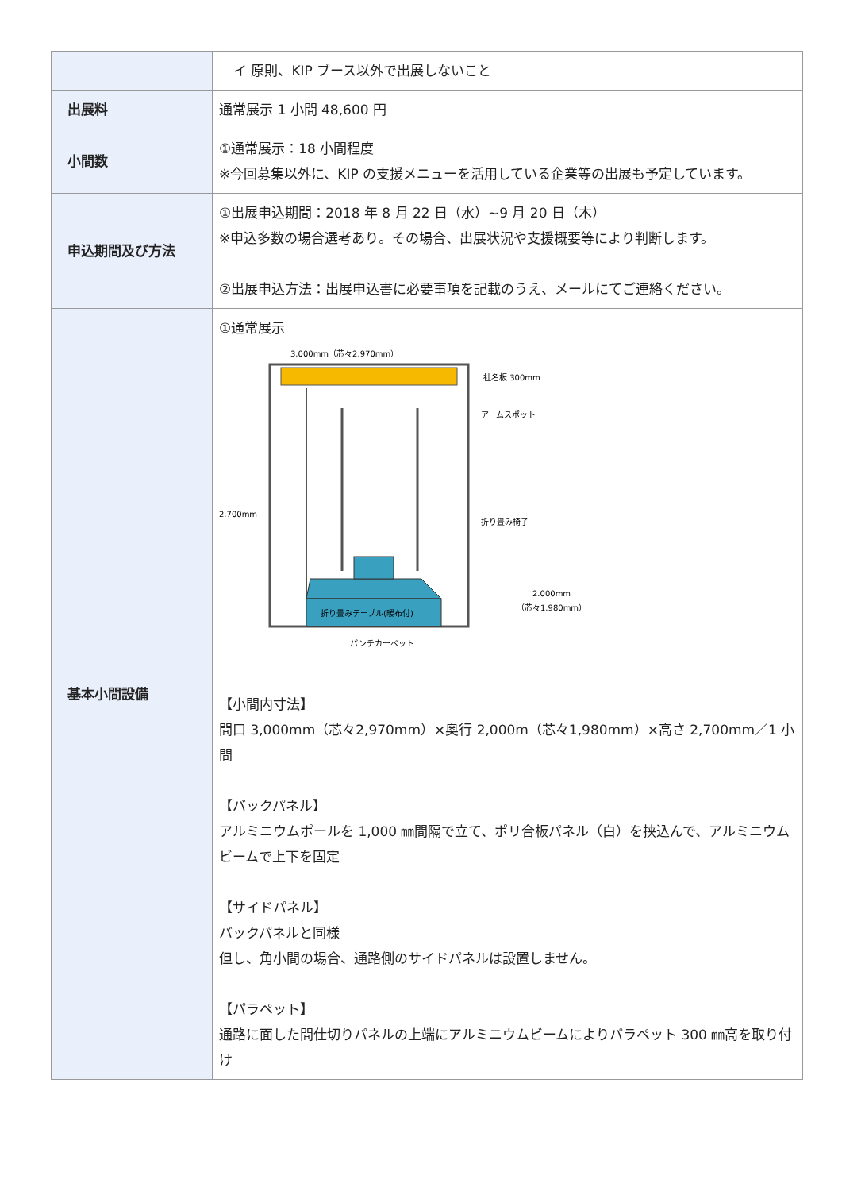| | イ 原則、KIP ブース以外で出展しないこと |
| 出展料 | 通常展示 1 小間 48,600 円 |
| 小間数 | ①通常展示：18 小間程度 ※今回募集以外に、KIP の支援メニューを活用している企業等の出展も予定しています。 |
| 申込期間及び方法 | ①出展申込期間：2018 年 8 月 22 日（水）~9 月 20 日（木） ※申込多数の場合選考あり。その場合、出展状況や支援概要等により判断します。 ②出展申込方法：出展申込書に必要事項を記載のうえ、メールにてご連絡ください。 |
| 基本小間設備 | ①通常展示 3.000mm（芯々2.970mm） 折り畳みテーブル(暖布付) 社名板 300mm アームスポット 折り畳み椅子 2.700mm 2.000mm （芯々1.980mm） パンチカーペット 【小間内寸法】 間口 3,000mm（芯々2,970mm）×奥行 2,000m（芯々1,980mm）×高さ 2,700mm／1 小間 【バックパネル】 アルミニウムポールを 1,000 ㎜間隔で立て、ポリ合板パネル（白）を挟込んで、アルミニウムビームで上下を固定 【サイドパネル】 バックパネルと同様 但し、角小間の場合、通路側のサイドパネルは設置しません。 【パラペット】 通路に面した間仕切りパネルの上端にアルミニウムビームによりパラペット 300 ㎜高を取り付け |